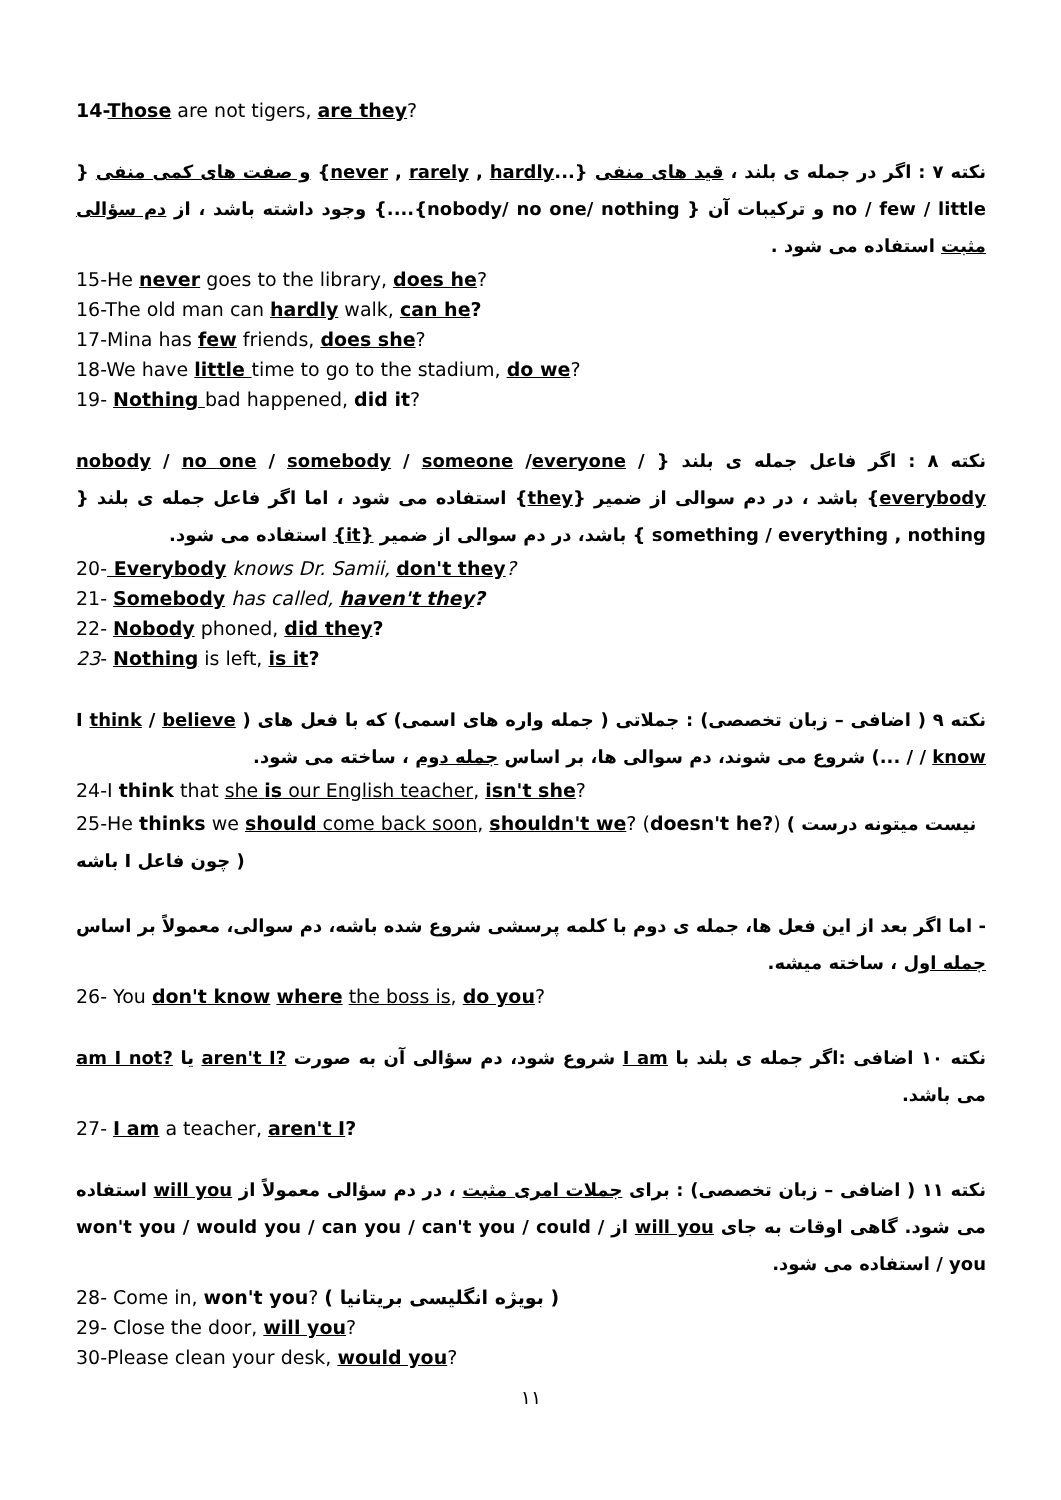14-Those are not tigers, are they?
نکته ۷ : اگر در جمله ی بلند ، قید های منفی {...never , rarely , hardly} و صفت های کمی منفی { no / few / little و ترکیبات آن { nobody/ no one/ nothing}....} وجود داشته باشد ، از دم سؤالی مثبت استفاده می شود .
15-He never goes to the library, does he?
16-The old man can hardly walk, can he?
17-Mina has few friends, does she?
18-We have little time to go to the stadium, do we?
19- Nothing bad happened, did it?
نکته ۸ : اگر فاعل جمله ی بلند { nobody / no one / somebody / someone /everyone / everybody} باشد ، در دم سوالی از ضمیر {they} استفاده می شود ، اما اگر فاعل جمله ی بلند { something / everything , nothing } باشد، در دم سوالی از ضمیر {it} استفاده می شود.
20- Everybody knows Dr. Samii, don't they?
21- Somebody has called, haven't they?
22- Nobody phoned, did they?
23- Nothing is left, is it?
نکته ۹ ( اضافی – زبان تخصصی) : جملاتی ( جمله واره های اسمی) که با فعل های ( I think / believe / know / ...) شروع می شوند، دم سوالی ها، بر اساس جمله دوم ، ساخته می شود.
24-I think that she is our English teacher, isn't she?
25-He thinks we should come back soon, shouldn't we? (doesn't he?) ( نیست میتونه درست باشه I چون فاعل )
- اما اگر بعد از این فعل ها، جمله ی دوم با کلمه پرسشی شروع شده باشه، دم سوالی، معمولاً بر اساس جمله اول ، ساخته میشه.
26- You don't know where the boss is, do you?
نکته ۱۰ اضافی :اگر جمله ی بلند با I am شروع شود، دم سؤالی آن به صورت ?aren't I یا ?am I not می باشد.
27- I am a teacher, aren't I?
نکته ۱۱ ( اضافی – زبان تخصصی) : برای جملات امری مثبت ، در دم سؤالی معمولاً از will you استفاده می شود. گاهی اوقات به جای will you از / won't you / would you / can you / can't you / could you / استفاده می شود.
28- Come in, won't you? ( بویژه انگلیسی بریتانیا )
29- Close the door, will you?
30-Please clean your desk, would you?
۱۱